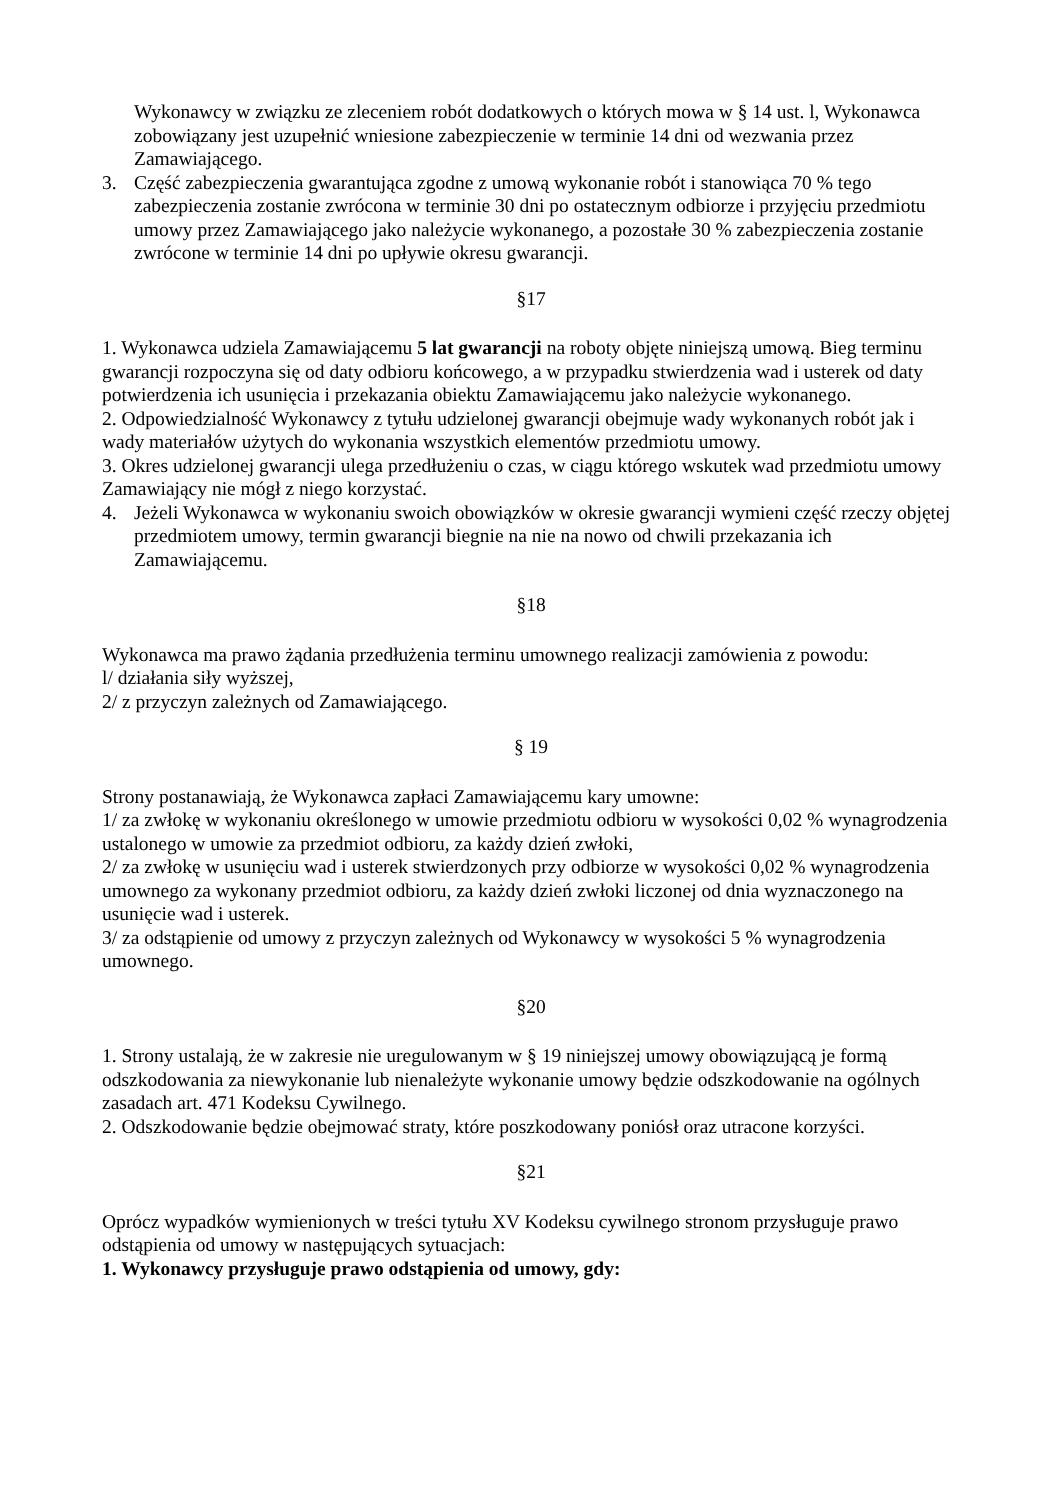Wykonawcy w związku ze zleceniem robót dodatkowych o których mowa w § 14 ust. l, Wykonawca zobowiązany jest uzupełnić wniesione zabezpieczenie w terminie 14 dni od wezwania przez Zamawiającego.
3. Część zabezpieczenia gwarantująca zgodne z umową wykonanie robót i stanowiąca 70 % tego zabezpieczenia zostanie zwrócona w terminie 30 dni po ostatecznym odbiorze i przyjęciu przedmiotu umowy przez Zamawiającego jako należycie wykonanego, a pozostałe 30 % zabezpieczenia zostanie zwrócone w terminie 14 dni po upływie okresu gwarancji.
§17
1. Wykonawca udziela Zamawiającemu 5 lat gwarancji na roboty objęte niniejszą umową. Bieg terminu gwarancji rozpoczyna się od daty odbioru końcowego, a w przypadku stwierdzenia wad i usterek od daty potwierdzenia ich usunięcia i przekazania obiektu Zamawiającemu jako należycie wykonanego.
2. Odpowiedzialność Wykonawcy z tytułu udzielonej gwarancji obejmuje wady wykonanych robót jak i wady materiałów użytych do wykonania wszystkich elementów przedmiotu umowy.
3. Okres udzielonej gwarancji ulega przedłużeniu o czas, w ciągu którego wskutek wad przedmiotu umowy Zamawiający nie mógł z niego korzystać.
4. Jeżeli Wykonawca w wykonaniu swoich obowiązków w okresie gwarancji wymieni część rzeczy objętej przedmiotem umowy, termin gwarancji biegnie na nie na nowo od chwili przekazania ich Zamawiającemu.
§18
Wykonawca ma prawo żądania przedłużenia terminu umownego realizacji zamówienia z powodu:
l/ działania siły wyższej,
2/ z przyczyn zależnych od Zamawiającego.
§ 19
Strony postanawiają, że Wykonawca zapłaci Zamawiającemu kary umowne:
1/ za zwłokę w wykonaniu określonego w umowie przedmiotu odbioru w wysokości 0,02 % wynagrodzenia ustalonego w umowie za przedmiot odbioru, za każdy dzień zwłoki,
2/ za zwłokę w usunięciu wad i usterek stwierdzonych przy odbiorze w wysokości 0,02 % wynagrodzenia umownego za wykonany przedmiot odbioru, za każdy dzień zwłoki liczonej od dnia wyznaczonego na usunięcie wad i usterek.
3/ za odstąpienie od umowy z przyczyn zależnych od Wykonawcy w wysokości 5 % wynagrodzenia umownego.
§20
1. Strony ustalają, że w zakresie nie uregulowanym w § 19 niniejszej umowy obowiązującą je formą odszkodowania za niewykonanie lub nienależyte wykonanie umowy będzie odszkodowanie na ogólnych zasadach art. 471 Kodeksu Cywilnego.
2. Odszkodowanie będzie obejmować straty, które poszkodowany poniósł oraz utracone korzyści.
§21
Oprócz wypadków wymienionych w treści tytułu XV Kodeksu cywilnego stronom przysługuje prawo odstąpienia od umowy w następujących sytuacjach:
1. Wykonawcy przysługuje prawo odstąpienia od umowy, gdy: